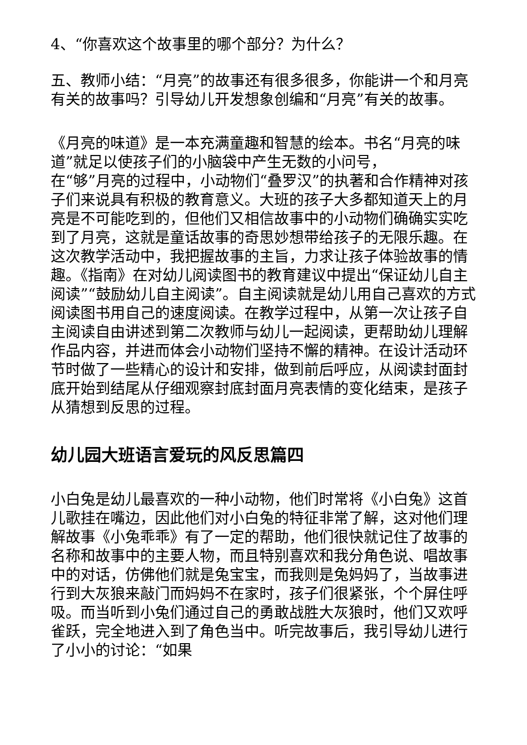4、“你喜欢这个故事里的哪个部分？为什么？
五、教师小结：“月亮”的故事还有很多很多，你能讲一个和月亮有关的故事吗？引导幼儿开发想象创编和“月亮”有关的故事。
《月亮的味道》是一本充满童趣和智慧的绘本。书名“月亮的味道”就足以使孩子们的小脑袋中产生无数的小问号，
在“够”月亮的过程中，小动物们“叠罗汉”的执著和合作精神对孩子们来说具有积极的教育意义。大班的孩子大多都知道天上的月亮是不可能吃到的，但他们又相信故事中的小动物们确确实实吃到了月亮，这就是童话故事的奇思妙想带给孩子的无限乐趣。在这次教学活动中，我把握故事的主旨，力求让孩子体验故事的情趣。《指南》在对幼儿阅读图书的教育建议中提出“保证幼儿自主阅读”“鼓励幼儿自主阅读”。自主阅读就是幼儿用自己喜欢的方式阅读图书用自己的速度阅读。在教学过程中，从第一次让孩子自主阅读自由讲述到第二次教师与幼儿一起阅读，更帮助幼儿理解作品内容，并进而体会小动物们坚持不懈的精神。在设计活动环节时做了一些精心的设计和安排，做到前后呼应，从阅读封面封底开始到结尾从仔细观察封底封面月亮表情的变化结束，是孩子从猜想到反思的过程。
幼儿园大班语言爱玩的风反思篇四
小白兔是幼儿最喜欢的一种小动物，他们时常将《小白兔》这首儿歌挂在嘴边，因此他们对小白兔的特征非常了解，这对他们理解故事《小兔乖乖》有了一定的帮助，他们很快就记住了故事的名称和故事中的主要人物，而且特别喜欢和我分角色说、唱故事中的对话，仿佛他们就是兔宝宝，而我则是兔妈妈了，当故事进行到大灰狼来敲门而妈妈不在家时，孩子们很紧张，个个屏住呼吸。而当听到小兔们通过自己的勇敢战胜大灰狼时，他们又欢呼雀跃，完全地进入到了角色当中。听完故事后，我引导幼儿进行了小小的讨论：“如果